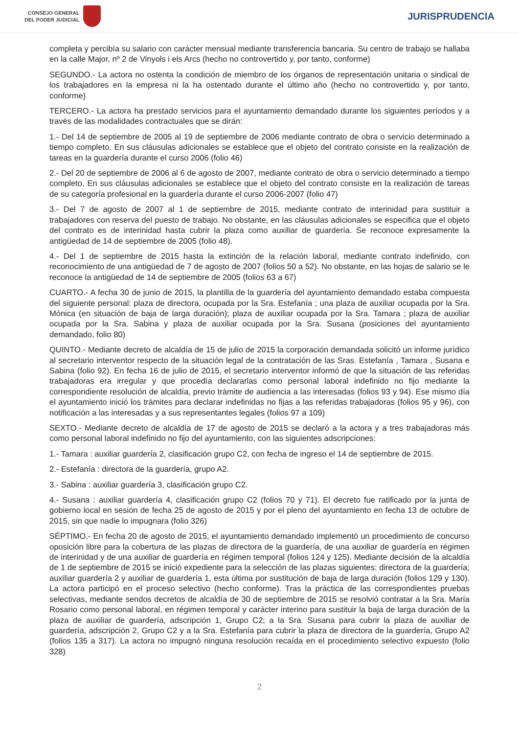CONSEJO GENERAL
DEL PODER JUDICIAL
JURISPRUDENCIA
completa y percibía su salario con carácter mensual mediante transferencia bancaria. Su centro de trabajo se hallaba en la calle Major, nº 2 de Vinyols i els Arcs (hecho no controvertido y, por tanto, conforme)
SEGUNDO.- La actora no ostenta la condición de miembro de los órganos de representación unitaria o sindical de los trabajadores en la empresa ni la ha ostentado durante el último año (hecho no controvertido y, por tanto, conforme)
TERCERO.- La actora ha prestado servicios para el ayuntamiento demandado durante los siguientes períodos y a través de las modalidades contractuales que se dirán:
1.- Del 14 de septiembre de 2005 al 19 de septiembre de 2006 mediante contrato de obra o servicio determinado a tiempo completo. En sus cláusulas adicionales se establece que el objeto del contrato consiste en la realización de tareas en la guardería durante el curso 2006 (folio 46)
2.- Del 20 de septiembre de 2006 al 6 de agosto de 2007, mediante contrato de obra o servicio determinado a tiempo completo. En sus cláusulas adicionales se establece que el objeto del contrato consiste en la realización de tareas de su categoría profesional en la guardería durante el curso 2006-2007 (folio 47)
3.- Del 7 de agosto de 2007 al 1 de septiembre de 2015, mediante contrato de interinidad para sustituir a trabajadores con reserva del puesto de trabajo. No obstante, en las cláusulas adicionales se especifica que el objeto del contrato es de interinidad hasta cubrir la plaza como auxiliar de guardería. Se reconoce expresamente la antigüedad de 14 de septiembre de 2005 (folio 48).
4.- Del 1 de septiembre de 2015 hasta la extinción de la relación laboral, mediante contrato indefinido, con reconocimiento de una antigüedad de 7 de agosto de 2007 (folios 50 a 52). No obstante, en las hojas de salario se le reconoce la antigüedad de 14 de septiembre de 2005 (folios 63 a 67)
CUARTO.- A fecha 30 de junio de 2015, la plantilla de la guardería del ayuntamiento demandado estaba compuesta del siguiente personal: plaza de directora, ocupada por la Sra. Estefanía ; una plaza de auxiliar ocupada por la Sra. Mónica (en situación de baja de larga duración); plaza de auxiliar ocupada por la Sra. Tamara ; plaza de auxiliar ocupada por la Sra. Sabina y plaza de auxiliar ocupada por la Sra. Susana (posiciones del ayuntamiento demandado, folio 80)
QUINTO.- Mediante decreto de alcaldía de 15 de julio de 2015 la corporación demandada solicitó un informe jurídico al secretario interventor respecto de la situación legal de la contratación de las Sras. Estefanía , Tamara , Susana e Sabina (folio 92). En fecha 16 de julio de 2015, el secretario interventor informó de que la situación de las referidas trabajadoras era irregular y que procedía declararlas como personal laboral indefinido no fijo mediante la correspondiente resolución de alcaldía, previo trámite de audiencia a las interesadas (folios 93 y 94). Ese mismo día el ayuntamiento inició los trámites para declarar indefinidas no fijas a las referidas trabajadoras (folios 95 y 96), con notificación a las interesadas y a sus representantes legales (folios 97 a 109)
SEXTO.- Mediante decreto de alcaldía de 17 de agosto de 2015 se declaró a la actora y a tres trabajadoras más como personal laboral indefinido no fijo del ayuntamiento, con las siguientes adscripciones:
1.- Tamara : auxiliar guardería 2, clasificación grupo C2, con fecha de ingreso el 14 de septiembre de 2015.
2.- Estefanía : directora de la guardería, grupo A2.
3.- Sabina : auxiliar guardería 3, clasificación grupo C2.
4.- Susana : auxiliar guardería 4, clasificación grupo C2 (folios 70 y 71). El decreto fue ratificado por la junta de gobierno local en sesión de fecha 25 de agosto de 2015 y por el pleno del ayuntamiento en fecha 13 de octubre de 2015, sin que nadie lo impugnara (folio 326)
SÉPTIMO.- En fecha 20 de agosto de 2015, el ayuntamiento demandado implementó un procedimiento de concurso oposición libre para la cobertura de las plazas de directora de la guardería, de una auxiliar de guardería en régimen de interinidad y de una auxiliar de guardería en régimen temporal (folios 124 y 125). Mediante decisión de la alcaldía de 1 de septiembre de 2015 se inició expediente para la selección de las plazas siguientes: directora de la guardería; auxiliar guardería 2 y auxiliar de guardería 1, esta última por sustitución de baja de larga duración (folios 129 y 130). La actora participó en el proceso selectivo (hecho conforme). Tras la práctica de las correspondientes pruebas selectivas, mediante sendos decretos de alcaldía de 30 de septiembre de 2015 se resolvió contratar a la Sra. María Rosario como personal laboral, en régimen temporal y carácter interino para sustituir la baja de larga duración de la plaza de auxiliar de guardería, adscripción 1, Grupo C2; a la Sra. Susana para cubrir la plaza de auxiliar de guardería, adscripción 2, Grupo C2 y a la Sra. Estefanía para cubrir la plaza de directora de la guardería, Grupo A2 (folios 135 a 317). La actora no impugnó ninguna resolución recaída en el procedimiento selectivo expuesto (folio 328)
2